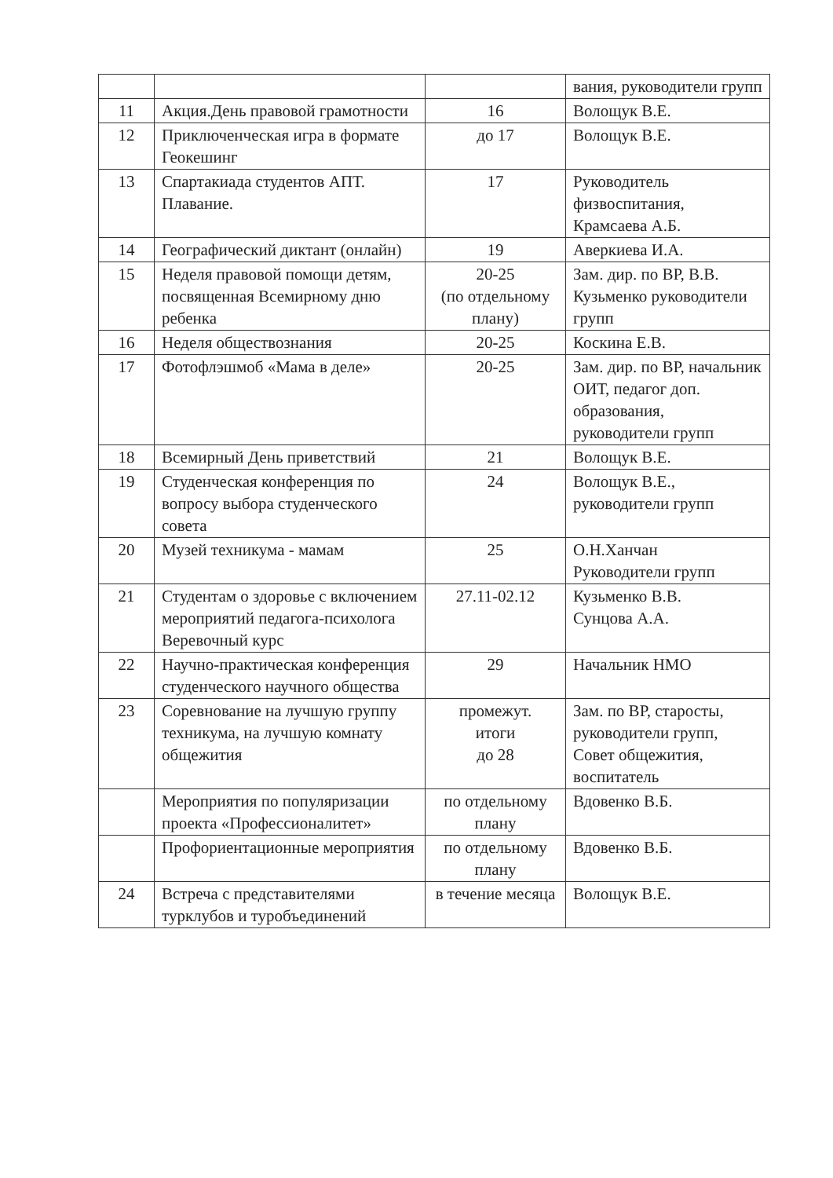| | | | вания, руководители групп |
| 11 | Акция.День правовой грамотности | 16 | Волощук В.Е. |
| 12 | Приключенческая игра в формате Геокешинг | до 17 | Волощук В.Е. |
| 13 | Спартакиада студентов АПТ. Плавание. | 17 | Руководитель физвоспитания, Крамсаева А.Б. |
| 14 | Географический диктант (онлайн) | 19 | Аверкиева И.А. |
| 15 | Неделя правовой помощи детям, посвященная Всемирному дню ребенка | 20-25 (по отдельному плану) | Зам. дир. по ВР, В.В. Кузьменко руководители групп |
| 16 | Неделя обществознания | 20-25 | Коскина Е.В. |
| 17 | Фотофлэшмоб «Мама в деле» | 20-25 | Зам. дир. по ВР, начальник ОИТ, педагог доп. образования, руководители групп |
| 18 | Всемирный День приветствий | 21 | Волощук В.Е. |
| 19 | Студенческая конференция по вопросу выбора студенческого совета | 24 | Волощук В.Е., руководители групп |
| 20 | Музей техникума - мамам | 25 | О.Н.Ханчан Руководители групп |
| 21 | Студентам о здоровье с включением мероприятий педагога-психолога Веревочный курс | 27.11-02.12 | Кузьменко В.В. Сунцова А.А. |
| 22 | Научно-практическая конференция студенческого научного общества | 29 | Начальник НМО |
| 23 | Соревнование на лучшую группу техникума, на лучшую комнату общежития | промежут. итоги до 28 | Зам. по ВР, старосты, руководители групп, Совет общежития, воспитатель |
| | Мероприятия по популяризации проекта «Профессионалитет» | по отдельному плану | Вдовенко В.Б. |
| | Профориентационные мероприятия | по отдельному плану | Вдовенко В.Б. |
| 24 | Встреча с представителями турклубов и туробъединений | в течение месяца | Волощук В.Е. |